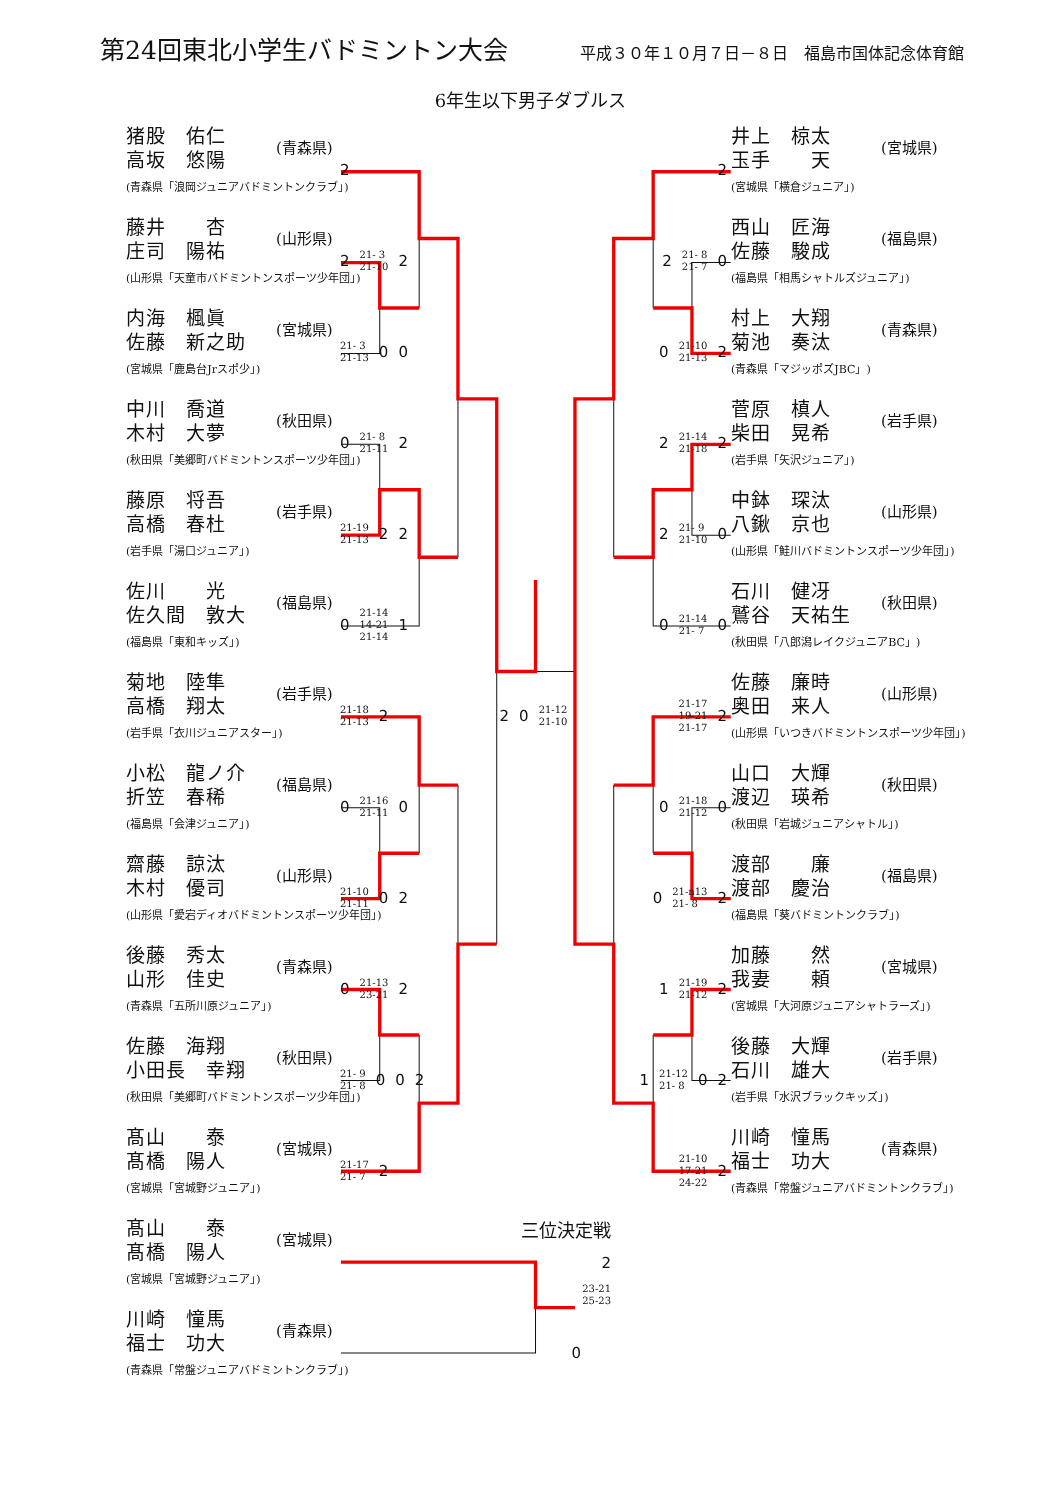第24回東北小学生バドミントン大会
平成３０年１０月７日－８日　福島市国体記念体育館
6年生以下男子ダブルス
猪股　佑仁
高坂　悠陽
(青森県「浪岡ジュニアバドミントンクラブ」)
(青森県)
2 2
井上　椋太
玉手　　天
(宮城県「横倉ジュニア」)
(宮城県)
藤井　　杏
庄司　陽祐
(山形県「天童市バドミントンスポーツ少年団」)
(山形県)
2 21- 3
21-10 2 2 21- 8
21- 7 0
西山　匠海
佐藤　駿成
(福島県「相馬シャトルズジュニア」)
(福島県)
内海　楓眞
佐藤　新之助
(宮城県「鹿島台Jrスポ少」)
(宮城県)
21- 3
21-13 0 0 0 21-10
21-13 2
村上　大翔
菊池　奏汰
(青森県「マジッポズJBC」)
(青森県)
中川　喬道
木村　大夢
(秋田県「美郷町バドミントンスポーツ少年団」)
(秋田県)
0 21- 8
21-11 2 2 21-14
21-18 2
菅原　槙人
柴田　晃希
(岩手県「矢沢ジュニア」)
(岩手県)
藤原　将吾
高橋　春杜
(岩手県「湯口ジュニア」)
(岩手県)
21-19
21-13 2 2 2 21- 9
21-10 0
中鉢　琛汰
八鍬　京也
(山形県「鮭川バドミントンスポーツ少年団」)
(山形県)
佐川　　光
佐久間　敦大
(福島県「東和キッズ」)
(福島県)
0 21-14
14-21
21-14 1 0 21-14
21- 7 0
石川　健冴
鷲谷　天祐生
(秋田県「八郎潟レイクジュニアBC」)
(秋田県)
菊地　陸隼
高橋　翔太
(岩手県「衣川ジュニアスター」)
(岩手県)
21-18
21-13 2 2 0 21-12
21-10 21-17
19-21
21-17 2
佐藤　廉時
奥田　来人
(山形県「いつきバドミントンスポーツ少年団」)
(山形県)
小松　龍ノ介
折笠　春稀
(福島県「会津ジュニア」)
(福島県)
0 21-16
21-11 0 0 21-18
21-12 0
山口　大輝
渡辺　瑛希
(秋田県「岩城ジュニアシャトル」)
(秋田県)
齋藤　諒汰
木村　優司
(山形県「愛宕ディオバドミントンスポーツ少年団」)
(山形県)
21-10
21-11 0 2 0 21-n13
21- 8 2
渡部　　廉
渡部　慶治
(福島県「葵バドミントンクラブ」)
(福島県)
後藤　秀太
山形　佳史
(青森県「五所川原ジュニア」)
(青森県)
0 21-13
23-21 2 1 21-19
21-12 2
加藤　　然
我妻　　頼
(宮城県「大河原ジュニアシャトラーズ」)
(宮城県)
佐藤　海翔
小田長　幸翔
(秋田県「美郷町バドミントンスポーツ少年団」)
(秋田県)
21- 9
21- 8 0 0 2 1 21-12
21- 8 0 2
後藤　大輝
石川　雄大
(岩手県「水沢ブラックキッズ」)
(岩手県)
髙山　　泰
髙橋　陽人
(宮城県「宮城野ジュニア」)
(宮城県)
21-17
21- 7 2 21-10
17-21
24-22 2
川崎　憧馬
福士　功大
(青森県「常盤ジュニアバドミントンクラブ」)
(青森県)
髙山　　泰
髙橋　陽人
(宮城県「宮城野ジュニア」)
(宮城県)
三位決定戦
2
23-21
25-23
川崎　憧馬
福士　功大
(青森県「常盤ジュニアバドミントンクラブ」)
(青森県)
0